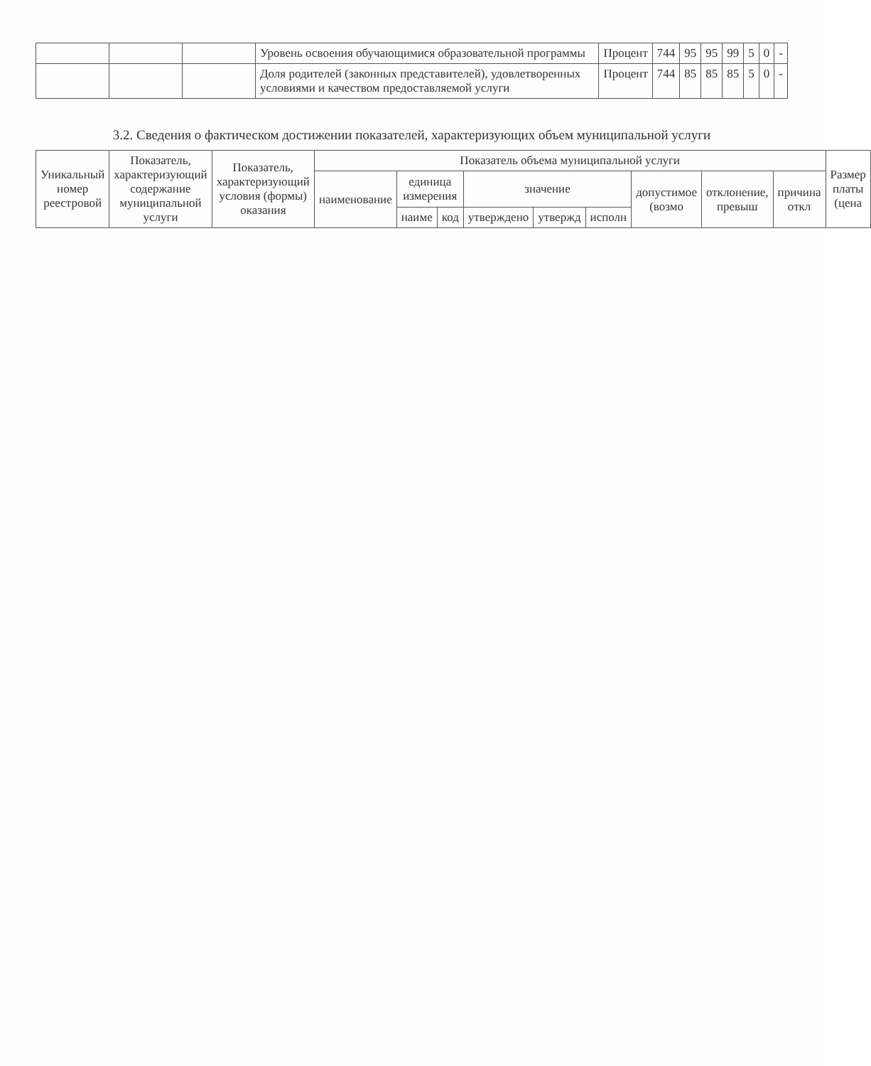| | | | Уровень освоения обучающимися образовательной программы | Процент | 744 | 95 | 95 | 99 | 5 | 0 | - |
| | | | Доля родителей (законных представителей), удовлетворенных условиями и качеством предоставляемой услуги | Процент | 744 | 85 | 85 | 85 | 5 | 0 | - |
3.2. Сведения о фактическом достижении показателей, характеризующих объем муниципальной услуги
| Уникальный номер реестровой | Показатель, характеризующий содержание муниципальной услуги | Показатель, характеризующий условия (формы) оказания | Показатель объема муниципальной услуги | | | | | | | | | Размер платы (цена |
| --- | --- | --- | --- | --- | --- | --- | --- | --- | --- | --- | --- | --- |
| | | | наименование | единица измерения | | значение | | | допустимое (возмо | отклонение, превыш | причина откл | |
| | | | | наиме | код | утверждено | утвержд | исполн | | | | |